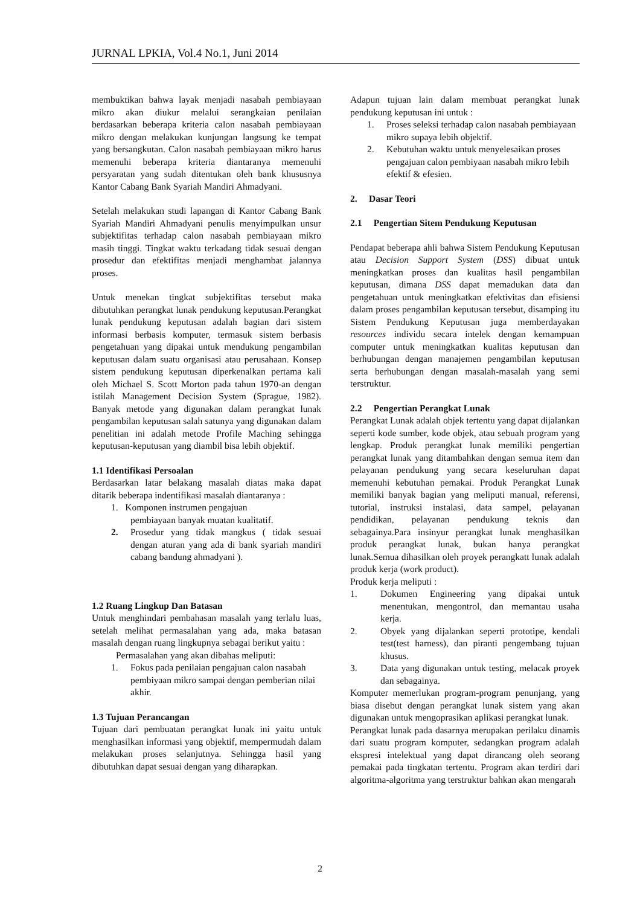JURNAL LPKIA, Vol.4 No.1, Juni 2014
membuktikan bahwa layak menjadi nasabah pembiayaan mikro akan diukur melalui serangkaian penilaian berdasarkan beberapa kriteria calon nasabah pembiayaan mikro dengan melakukan kunjungan langsung ke tempat yang bersangkutan. Calon nasabah pembiayaan mikro harus memenuhi beberapa kriteria diantaranya memenuhi persyaratan yang sudah ditentukan oleh bank khususnya Kantor Cabang Bank Syariah Mandiri Ahmadyani.
Setelah melakukan studi lapangan di Kantor Cabang Bank Syariah Mandiri Ahmadyani penulis menyimpulkan unsur subjektifitas terhadap calon nasabah pembiayaan mikro masih tinggi. Tingkat waktu terkadang tidak sesuai dengan prosedur dan efektifitas menjadi menghambat jalannya proses.
Untuk menekan tingkat subjektifitas tersebut maka dibutuhkan perangkat lunak pendukung keputusan.Perangkat lunak pendukung keputusan adalah bagian dari sistem informasi berbasis komputer, termasuk sistem berbasis pengetahuan yang dipakai untuk mendukung pengambilan keputusan dalam suatu organisasi atau perusahaan. Konsep sistem pendukung keputusan diperkenalkan pertama kali oleh Michael S. Scott Morton pada tahun 1970-an dengan istilah Management Decision System (Sprague, 1982). Banyak metode yang digunakan dalam perangkat lunak pengambilan keputusan salah satunya yang digunakan dalam penelitian ini adalah metode Profile Maching sehingga keputusan-keputusan yang diambil bisa lebih objektif.
1.1 Identifikasi Persoalan
Berdasarkan latar belakang masalah diatas maka dapat ditarik beberapa indentifikasi masalah diantaranya :
1. Komponen instrumen pengajuan
pembiayaan banyak muatan kualitatif.
2. Prosedur yang tidak mangkus ( tidak sesuai dengan aturan yang ada di bank syariah mandiri cabang bandung ahmadyani ).
1.2 Ruang Lingkup Dan Batasan
Untuk menghindari pembahasan masalah yang terlalu luas, setelah melihat permasalahan yang ada, maka batasan masalah dengan ruang lingkupnya sebagai berikut yaitu :
Permasalahan yang akan dibahas meliputi:
1. Fokus pada penilaian pengajuan calon nasabah pembiyaan mikro sampai dengan pemberian nilai akhir.
1.3 Tujuan Perancangan
Tujuan dari pembuatan perangkat lunak ini yaitu untuk menghasilkan informasi yang objektif, mempermudah dalam melakukan proses selanjutnya. Sehingga hasil yang dibutuhkan dapat sesuai dengan yang diharapkan.
Adapun tujuan lain dalam membuat perangkat lunak pendukung keputusan ini untuk :
1. Proses seleksi terhadap calon nasabah pembiayaan mikro supaya lebih objektif.
2. Kebutuhan waktu untuk menyelesaikan proses pengajuan calon pembiyaan nasabah mikro lebih efektif & efesien.
2. Dasar Teori
2.1 Pengertian Sitem Pendukung Keputusan
Pendapat beberapa ahli bahwa Sistem Pendukung Keputusan atau Decision Support System (DSS) dibuat untuk meningkatkan proses dan kualitas hasil pengambilan keputusan, dimana DSS dapat memadukan data dan pengetahuan untuk meningkatkan efektivitas dan efisiensi dalam proses pengambilan keputusan tersebut, disamping itu Sistem Pendukung Keputusan juga memberdayakan resources individu secara intelek dengan kemampuan computer untuk meningkatkan kualitas keputusan dan berhubungan dengan manajemen pengambilan keputusan serta berhubungan dengan masalah-masalah yang semi terstruktur.
2.2 Pengertian Perangkat Lunak
Perangkat Lunak adalah objek tertentu yang dapat dijalankan seperti kode sumber, kode objek, atau sebuah program yang lengkap. Produk perangkat lunak memiliki pengertian perangkat lunak yang ditambahkan dengan semua item dan pelayanan pendukung yang secara keseluruhan dapat memenuhi kebutuhan pemakai. Produk Perangkat Lunak memiliki banyak bagian yang meliputi manual, referensi, tutorial, instruksi instalasi, data sampel, pelayanan pendidikan, pelayanan pendukung teknis dan sebagainya.Para insinyur perangkat lunak menghasilkan produk perangkat lunak, bukan hanya perangkat lunak.Semua dihasilkan oleh proyek perangkatt lunak adalah produk kerja (work product).
Produk kerja meliputi :
1. Dokumen Engineering yang dipakai untuk menentukan, mengontrol, dan memantau usaha kerja.
2. Obyek yang dijalankan seperti prototipe, kendali test(test harness), dan piranti pengembang tujuan khusus.
3. Data yang digunakan untuk testing, melacak proyek dan sebagainya.
Komputer memerlukan program-program penunjang, yang biasa disebut dengan perangkat lunak sistem yang akan digunakan untuk mengoprasikan aplikasi perangkat lunak.
Perangkat lunak pada dasarnya merupakan perilaku dinamis dari suatu program komputer, sedangkan program adalah ekspresi intelektual yang dapat dirancang oleh seorang pemakai pada tingkatan tertentu. Program akan terdiri dari algoritma-algoritma yang terstruktur bahkan akan mengarah
2